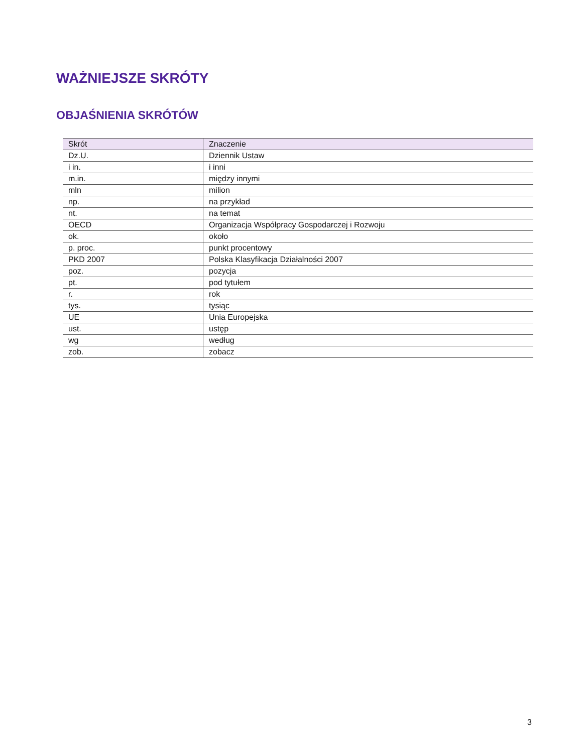WAŻNIEJSZE SKRÓTY
OBJAŚNIENIA SKRÓTÓW
| Skrót | Znaczenie |
| --- | --- |
| Dz.U. | Dziennik Ustaw |
| i in. | i inni |
| m.in. | między innymi |
| mln | milion |
| np. | na przykład |
| nt. | na temat |
| OECD | Organizacja Współpracy Gospodarczej i Rozwoju |
| ok. | około |
| p. proc. | punkt procentowy |
| PKD 2007 | Polska Klasyfikacja Działalności 2007 |
| poz. | pozycja |
| pt. | pod tytułem |
| r. | rok |
| tys. | tysiąc |
| UE | Unia Europejska |
| ust. | ustęp |
| wg | według |
| zob. | zobacz |
3